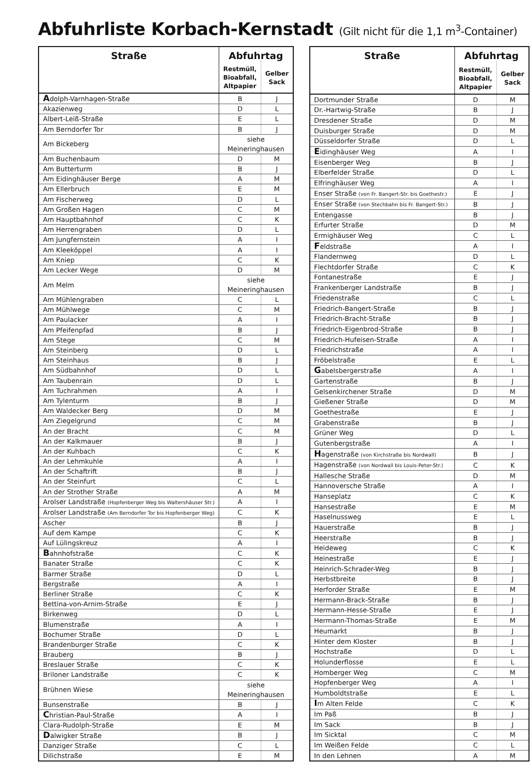Abfuhrliste Korbach-Kernstadt (Gilt nicht für die 1,1 m<sup>3</sup>-Container)
| Straße | Abfuhrtag | |
| --- | --- | --- |
| | Restmüll, Bioabfall, Altpapier | Gelber Sack |
| A dolph-Varnhagen-Straße | B | J |
| Akazienweg | D | L |
| Albert-Leiß-Straße | E | L |
| Am Berndorfer Tor | B | J |
| Am Bickeberg | siehe Meineringhausen | |
| Am Buchenbaum | D | M |
| Am Butterturm | B | J |
| Am Eidinghäuser Berge | A | M |
| Am Ellerbruch | E | M |
| Am Fischerweg | D | L |
| Am Großen Hagen | C | M |
| Am Hauptbahnhof | C | K |
| Am Herrengraben | D | L |
| Am Jungfernstein | A | I |
| Am Kleeköppel | A | I |
| Am Kniep | C | K |
| Am Lecker Wege | D | M |
| Am Melm | siehe Meineringhausen | |
| Am Mühlengraben | C | L |
| Am Mühlwege | C | M |
| Am Paulacker | A | I |
| Am Pfeifenpfad | B | J |
| Am Stege | C | M |
| Am Steinberg | D | L |
| Am Steinhaus | B | J |
| Am Südbahnhof | D | L |
| Am Taubenrain | D | L |
| Am Tuchrahmen | A | I |
| Am Tylenturm | B | J |
| Am Waldecker Berg | D | M |
| Am Ziegelgrund | C | M |
| An der Bracht | C | M |
| An der Kalkmauer | B | J |
| An der Kuhbach | C | K |
| An der Lehmkuhle | A | I |
| An der Schaftrift | B | J |
| An der Steinfurt | C | L |
| An der Strother Straße | A | M |
| Arolser Landstraße (Hopfenberger Weg bis Waltershäuser Str.) | A | I |
| Arolser Landstraße (Am Berndorfer Tor bis Hopfenberger Weg) | C | K |
| Ascher | B | J |
| Auf dem Kampe | C | K |
| Auf Lülingskreuz | A | I |
| B ahnhofstraße | C | K |
| Banater Straße | C | K |
| Barmer Straße | D | L |
| Bergstraße | A | I |
| Berliner Straße | C | K |
| Bettina-von-Arnim-Straße | E | J |
| Birkenweg | D | L |
| Blumenstraße | A | I |
| Bochumer Straße | D | L |
| Brandenburger Straße | C | K |
| Brauberg | B | J |
| Breslauer Straße | C | K |
| Briloner Landstraße | C | K |
| Brühnen Wiese | siehe Meineringhausen | |
| Bunsenstraße | B | J |
| C hristian-Paul-Straße | A | I |
| Clara-Rudolph-Straße | E | M |
| D alwigker Straße | B | J |
| Danziger Straße | C | L |
| Dilichstraße | E | M |
| Straße | Abfuhrtag | |
| --- | --- | --- |
| | Restmüll, Bioabfall, Altpapier | Gelber Sack |
| Dortmunder Straße | D | M |
| Dr.-Hartwig-Straße | B | J |
| Dresdener Straße | D | M |
| Duisburger Straße | D | M |
| Düsseldorfer Straße | D | L |
| E idinghäuser Weg | A | I |
| Eisenberger Weg | B | J |
| Elberfelder Straße | D | L |
| Elfringhäuser Weg | A | I |
| Enser Straße (von Fr. Bangert-Str. bis Goethestr.) | E | J |
| Enser Straße (von Stechbahn bis Fr. Bangert-Str.) | B | J |
| Entengasse | B | J |
| Erfurter Straße | D | M |
| Ermighäuser Weg | C | L |
| F eldstraße | A | I |
| Flandernweg | D | L |
| Flechtdorfer Straße | C | K |
| Fontanestraße | E | J |
| Frankenberger Landstraße | B | J |
| Friedenstraße | C | L |
| Friedrich-Bangert-Straße | B | J |
| Friedrich-Bracht-Straße | B | J |
| Friedrich-Eigenbrod-Straße | B | J |
| Friedrich-Hufeisen-Straße | A | I |
| Friedrichstraße | A | I |
| Fröbelstraße | E | L |
| G abelsbergerstraße | A | I |
| Gartenstraße | B | J |
| Gelsenkirchener Straße | D | M |
| Gießener Straße | D | M |
| Goethestraße | E | J |
| Grabenstraße | B | J |
| Grüner Weg | D | L |
| Gutenbergstraße | A | I |
| H agenstraße (von Kirchstraße bis Nordwall) | B | J |
| Hagenstraße (von Nordwall bis Louis-Peter-Str.) | C | K |
| Hallesche Straße | D | M |
| Hannoversche Straße | A | I |
| Hanseplatz | C | K |
| Hansestraße | E | M |
| Haselnussweg | E | L |
| Hauerstraße | B | J |
| Heerstraße | B | J |
| Heideweg | C | K |
| Heinestraße | E | J |
| Heinrich-Schrader-Weg | B | J |
| Herbstbreite | B | J |
| Herforder Straße | E | M |
| Hermann-Brack-Straße | B | J |
| Hermann-Hesse-Straße | E | J |
| Hermann-Thomas-Straße | E | M |
| Heumarkt | B | J |
| Hinter dem Kloster | B | J |
| Hochstraße | D | L |
| Holunderflosse | E | L |
| Homberger Weg | C | M |
| Hopfenberger Weg | A | I |
| Humboldtstraße | E | L |
| I m Alten Felde | C | K |
| Im Paß | B | J |
| Im Sack | B | J |
| Im Sicktal | C | M |
| Im Weißen Felde | C | L |
| In den Lehnen | A | M |